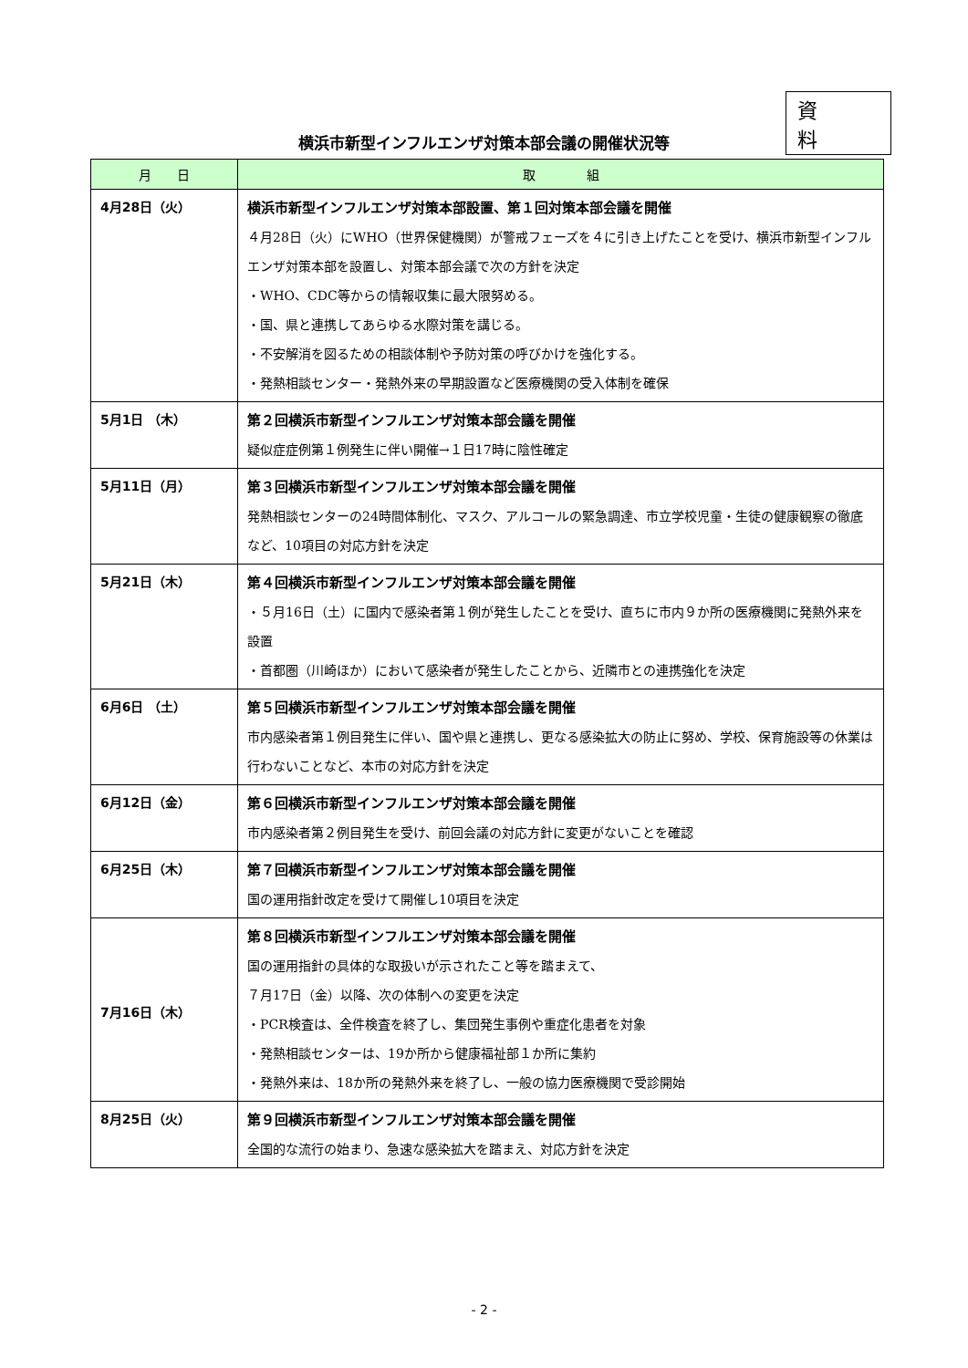資 料
横浜市新型インフルエンザ対策本部会議の開催状況等
| 月 日 | 取 組 |
| --- | --- |
| 4月28日（火） | 横浜市新型インフルエンザ対策本部設置、第１回対策本部会議を開催 ４月28日（火）にWHO（世界保健機関）が警戒フェーズを４に引き上げたことを受け、横浜市新型インフルエンザ対策本部を設置し、対策本部会議で次の方針を決定 ・WHO、CDC等からの情報収集に最大限努める。 ・国、県と連携してあらゆる水際対策を講じる。 ・不安解消を図るための相談体制や予防対策の呼びかけを強化する。 ・発熱相談センター・発熱外来の早期設置など医療機関の受入体制を確保 |
| 5月1日 （木） | 第２回横浜市新型インフルエンザ対策本部会議を開催 疑似症症例第１例発生に伴い開催→１日17時に陰性確定 |
| 5月11日（月） | 第３回横浜市新型インフルエンザ対策本部会議を開催 発熱相談センターの24時間体制化、マスク、アルコールの緊急調達、市立学校児童・生徒の健康観察の徹底など、10項目の対応方針を決定 |
| 5月21日（木） | 第４回横浜市新型インフルエンザ対策本部会議を開催 ・５月16日（土）に国内で感染者第１例が発生したことを受け、直ちに市内９か所の医療機関に発熱外来を設置 ・首都圏（川崎ほか）において感染者が発生したことから、近隣市との連携強化を決定 |
| 6月6日 （土） | 第５回横浜市新型インフルエンザ対策本部会議を開催 市内感染者第１例目発生に伴い、国や県と連携し、更なる感染拡大の防止に努め、学校、保育施設等の休業は行わないことなど、本市の対応方針を決定 |
| 6月12日（金） | 第６回横浜市新型インフルエンザ対策本部会議を開催 市内感染者第２例目発生を受け、前回会議の対応方針に変更がないことを確認 |
| 6月25日（木） | 第７回横浜市新型インフルエンザ対策本部会議を開催 国の運用指針改定を受けて開催し10項目を決定 |
| 7月16日（木） | 第８回横浜市新型インフルエンザ対策本部会議を開催 国の運用指針の具体的な取扱いが示されたこと等を踏まえて、 ７月17日（金）以降、次の体制への変更を決定 ・PCR検査は、全件検査を終了し、集団発生事例や重症化患者を対象 ・発熱相談センターは、19か所から健康福祉部１か所に集約 ・発熱外来は、18か所の発熱外来を終了し、一般の協力医療機関で受診開始 |
| 8月25日（火） | 第９回横浜市新型インフルエンザ対策本部会議を開催 全国的な流行の始まり、急速な感染拡大を踏まえ、対応方針を決定 |
- 2 -